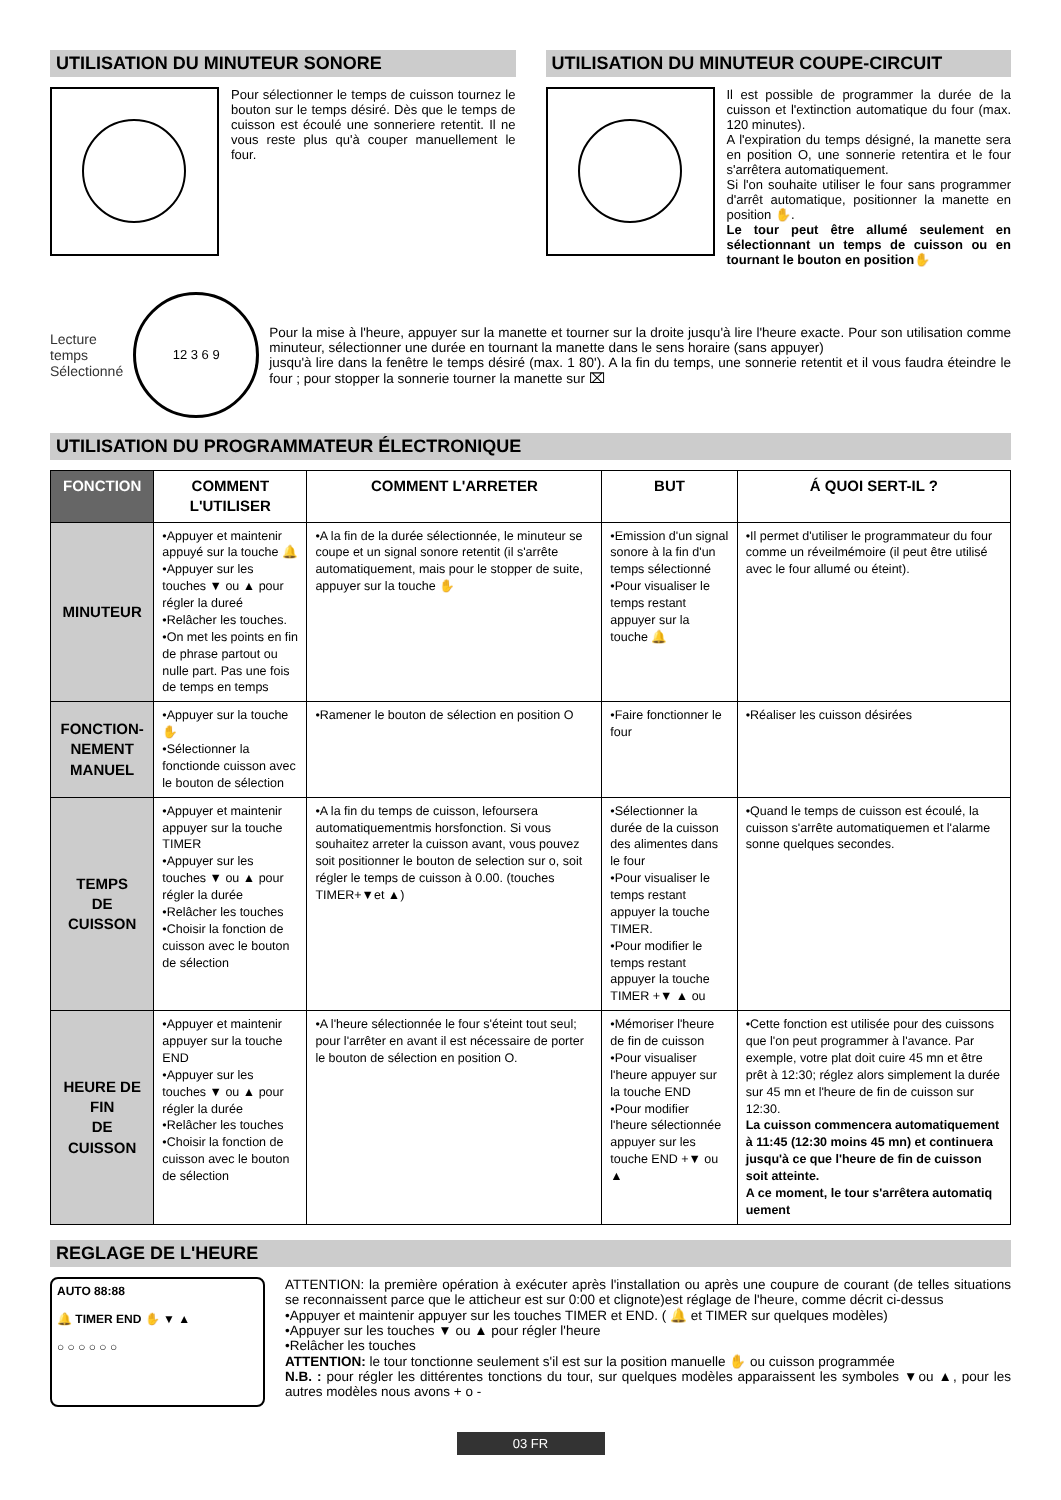UTILISATION DU MINUTEUR SONORE
Pour sélectionner le temps de cuisson tournez le bouton sur le temps désiré. Dès que le temps de cuisson est écoulé une sonneriere retentit. Il ne vous reste plus qu'à couper manuellement le four.
UTILISATION DU MINUTEUR COUPE-CIRCUIT
Il est possible de programmer la durée de la cuisson et l'extinction automatique du four (max. 120 minutes).
A l'expiration du temps désigné, la manette sera en position O, une sonnerie retentira et le four s'arrêtera automatiquement.
Si l'on souhaite utiliser le four sans programmer d'arrêt automatique, positionner la manette en position ✋.
Le tour peut être allumé seulement en sélectionnant un temps de cuisson ou en tournant le bouton en position✋
Lecture temps
Sélectionné
12 3 6 9
Pour la mise à l'heure, appuyer sur la manette et tourner sur la droite jusqu'à lire l'heure exacte. Pour son utilisation comme minuteur, sélectionner une durée en tournant la manette dans le sens horaire (sans appuyer)
jusqu'à lire dans la fenêtre le temps désiré (max. 1 80'). A la fin du temps, une sonnerie retentit et il vous faudra éteindre le four ; pour stopper la sonnerie tourner la manette sur ⌧
UTILISATION DU PROGRAMMATEUR ÉLECTRONIQUE
| FONCTION | COMMENT L'UTILISER | COMMENT L'ARRETER | BUT | Á QUOI SERT-IL ? |
| --- | --- | --- | --- | --- |
| MINUTEUR | •Appuyer et maintenir appuyé sur la touche 🔔 •Appuyer sur les touches ▼ ou ▲ pour régler la dureé •Relâcher les touches. •On met les points en fin de phrase partout ou nulle part. Pas une fois de temps en temps | •A la fin de la durée sélectionnée, le minuteur se coupe et un signal sonore retentit (il s'arrête automatiquement, mais pour le stopper de suite, appuyer sur la touche ✋ | •Emission d'un signal sonore à la fin d'un temps sélectionné •Pour visualiser le temps restant appuyer sur la touche 🔔 | •Il permet d'utiliser le programmateur du four comme un réveilmémoire (il peut être utilisé avec le four allumé ou éteint). |
| FONCTION- NEMENT MANUEL | •Appuyer sur la touche ✋ •Sélectionner la fonctionde cuisson avec le bouton de sélection | •Ramener le bouton de sélection en position O | •Faire fonctionner le four | •Réaliser les cuisson désirées |
| TEMPS DE CUISSON | •Appuyer et maintenir appuyer sur la touche TIMER •Appuyer sur les touches ▼ ou ▲ pour régler la durée •Relâcher les touches •Choisir la fonction de cuisson avec le bouton de sélection | •A la fin du temps de cuisson, lefoursera automatiquementmis horsfonction. Si vous souhaitez arreter la cuisson avant, vous pouvez soit positionner le bouton de selection sur o, soit régler le temps de cuisson à 0.00. (touches TIMER+▼et ▲) | •Sélectionner la durée de la cuisson des alimentes dans le four •Pour visualiser le temps restant appuyer la touche TIMER. •Pour modifier le temps restant appuyer la touche TIMER +▼ ▲ ou | •Quand le temps de cuisson est écoulé, la cuisson s'arrête automatiquemen et l'alarme sonne quelques secondes. |
| HEURE DE FIN DE CUISSON | •Appuyer et maintenir appuyer sur la touche END •Appuyer sur les touches ▼ ou ▲ pour régler la durée •Relâcher les touches •Choisir la fonction de cuisson avec le bouton de sélection | •A l'heure sélectionnée le four s'éteint tout seul; pour l'arrêter en avant il est nécessaire de porter le bouton de sélection en position O. | •Mémoriser l'heure de fin de cuisson •Pour visualiser l'heure appuyer sur la touche END •Pour modifier l'heure sélectionnée appuyer sur les touche END +▼ ou ▲ | •Cette fonction est utilisée pour des cuissons que l'on peut programmer à l'avance. Par exemple, votre plat doit cuire 45 mn et être prêt à 12:30; réglez alors simplement la durée sur 45 mn et l'heure de fin de cuisson sur 12:30. La cuisson commencera automatiquement à 11:45 (12:30 moins 45 mn) et continuera jusqu'à ce que l'heure de fin de cuisson soit atteinte. A ce moment, le tour s'arrêtera automatiq uement |
REGLAGE DE L'HEURE
AUTO 88:88
🔔 TIMER END ✋ ▼ ▲
○ ○ ○ ○ ○ ○
ATTENTION: la première opération à exécuter après l'installation ou après une coupure de courant (de telles situations se reconnaissent parce que le atticheur est sur 0:00 et clignote)est réglage de l'heure, comme décrit ci-dessus
•Appuyer et maintenir appuyer sur les touches TIMER et END. ( 🔔 et TIMER sur quelques modèles)
•Appuyer sur les touches ▼ ou ▲ pour régler l'heure
•Relâcher les touches
ATTENTION: le tour tonctionne seulement s'il est sur la position manuelle ✋ ou cuisson programmée
N.B. : pour régler les dittérentes tonctions du tour, sur quelques modèles apparaissent les symboles ▼ou ▲, pour les autres modèles nous avons + o -
03 FR